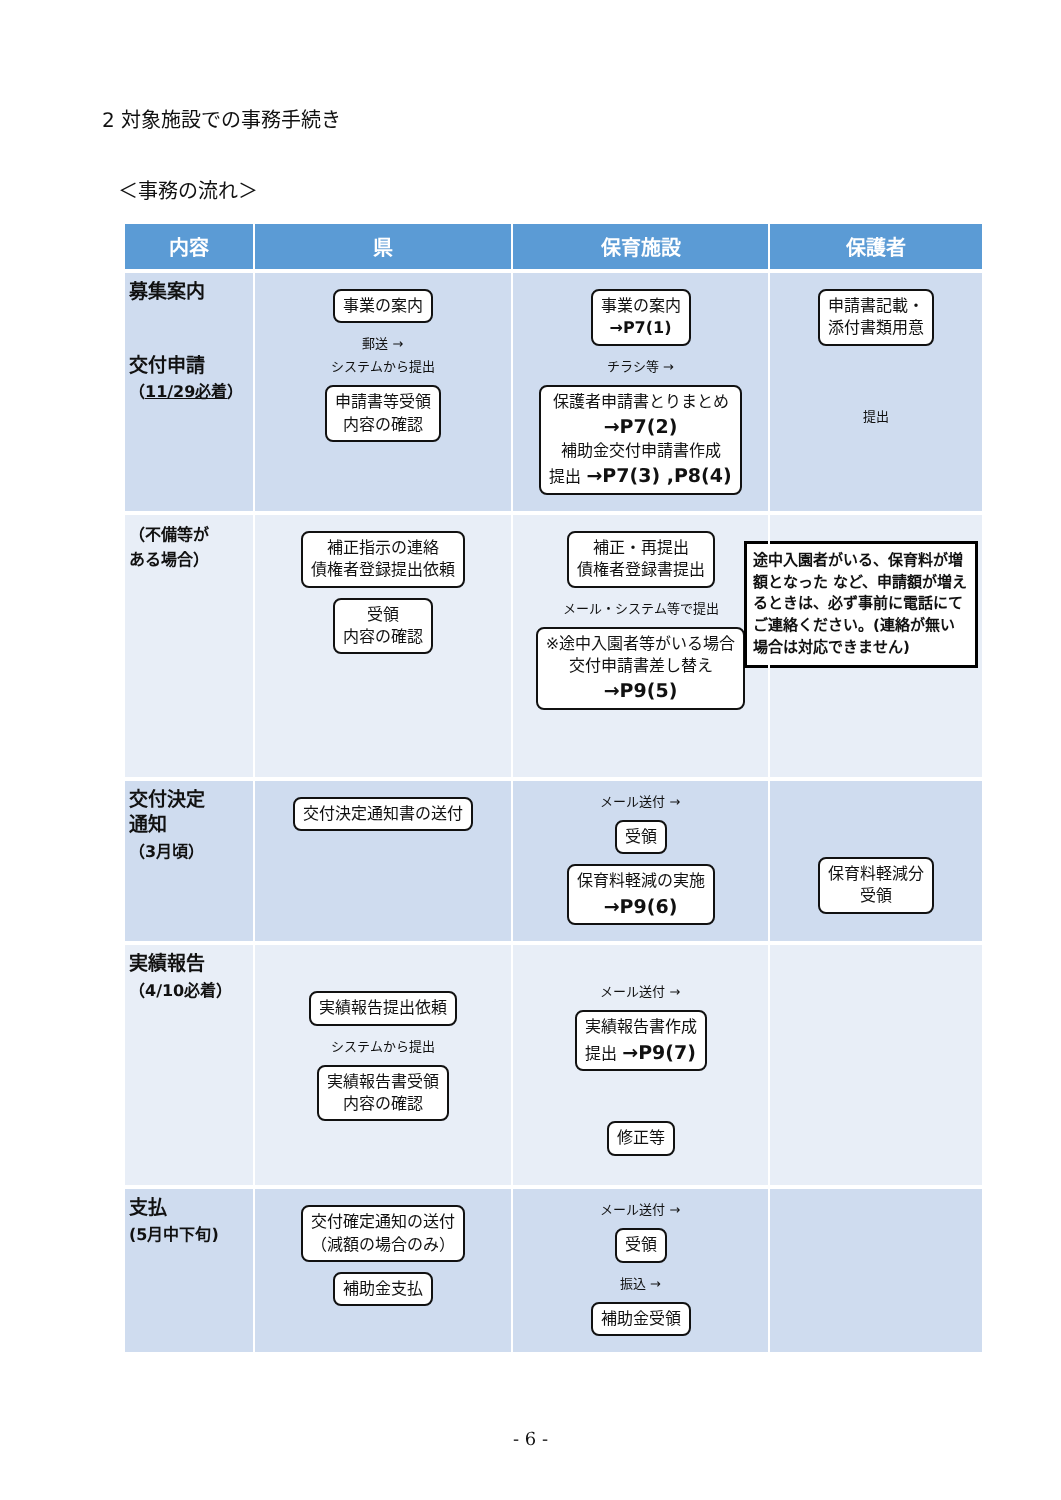2 対象施設での事務手続き
＜事務の流れ＞
| 内容 | 県 | 保育施設 | 保護者 |
| --- | --- | --- | --- |
| 募集案内 交付申請 （ 11/29必着 ） | 事業の案内 郵送 → システムから提出 申請書等受領 内容の確認 | 事業の案内 →P7(1) チラシ等 → 保護者申請書とりまとめ →P7(2) 補助金交付申請書作成 提出 →P7(3) ,P8(4) | 申請書記載・ 添付書類用意 提出 |
| （不備等が ある場合） | 補正指示の連絡 債権者登録提出依頼 受領 内容の確認 | 補正・再提出 債権者登録書提出 メール・システム等で提出 ※途中入園者等がいる場合 交付申請書差し替え →P9(5) | 途中入園者がいる、保育料が増額となった など、申請額が増えるときは、必ず事前に電話にてご連絡ください。(連絡が無い場合は対応できません) |
| 交付決定 通知 （3月頃） | 交付決定通知書の送付 | メール送付 → 受領 保育料軽減の実施 →P9(6) | 保育料軽減分 受領 |
| 実績報告 （4/10必着） | 実績報告提出依頼 システムから提出 実績報告書受領 内容の確認 | メール送付 → 実績報告書作成 提出 →P9(7) 修正等 | |
| 支払 (5月中下旬) | 交付確定通知の送付 （減額の場合のみ） 補助金支払 | メール送付 → 受領 振込 → 補助金受領 | |
- 6 -